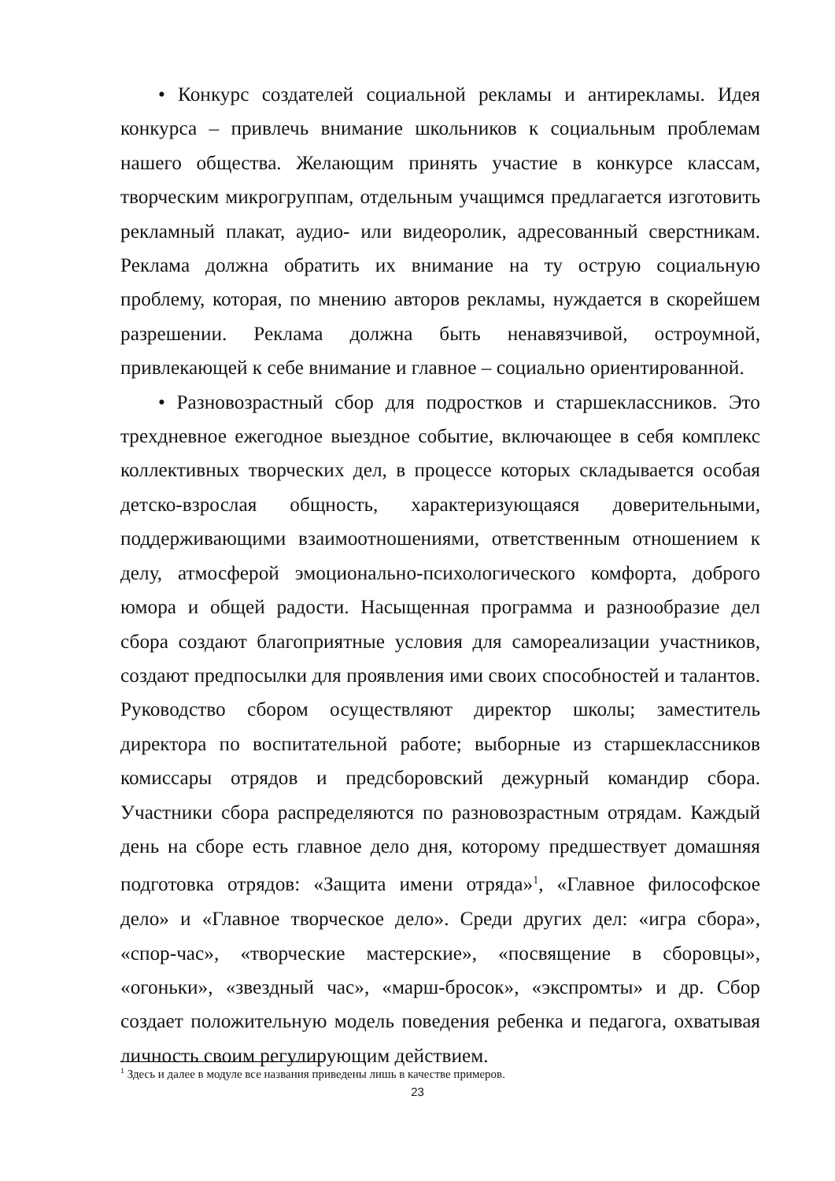• Конкурс создателей социальной рекламы и антирекламы. Идея конкурса – привлечь внимание школьников к социальным проблемам нашего общества. Желающим принять участие в конкурсе классам, творческим микрогруппам, отдельным учащимся предлагается изготовить рекламный плакат, аудио- или видеоролик, адресованный сверстникам. Реклама должна обратить их внимание на ту острую социальную проблему, которая, по мнению авторов рекламы, нуждается в скорейшем разрешении. Реклама должна быть ненавязчивой, остроумной, привлекающей к себе внимание и главное – социально ориентированной.
• Разновозрастный сбор для подростков и старшеклассников. Это трехдневное ежегодное выездное событие, включающее в себя комплекс коллективных творческих дел, в процессе которых складывается особая детско-взрослая общность, характеризующаяся доверительными, поддерживающими взаимоотношениями, ответственным отношением к делу, атмосферой эмоционально-психологического комфорта, доброго юмора и общей радости. Насыщенная программа и разнообразие дел сбора создают благоприятные условия для самореализации участников, создают предпосылки для проявления ими своих способностей и талантов. Руководство сбором осуществляют директор школы; заместитель директора по воспитательной работе; выборные из старшеклассников комиссары отрядов и предсборовский дежурный командир сбора. Участники сбора распределяются по разновозрастным отрядам. Каждый день на сборе есть главное дело дня, которому предшествует домашняя подготовка отрядов: «Защита имени отряда»<sup>1</sup>, «Главное философское дело» и «Главное творческое дело». Среди других дел: «игра сбора», «спор-час», «творческие мастерские», «посвящение в сборовцы», «огоньки», «звездный час», «марш-бросок», «экспромты» и др. Сбор создает положительную модель поведения ребенка и педагога, охватывая личность своим регулирующим действием.
<sup>1</sup> Здесь и далее в модуле все названия приведены лишь в качестве примеров.
23